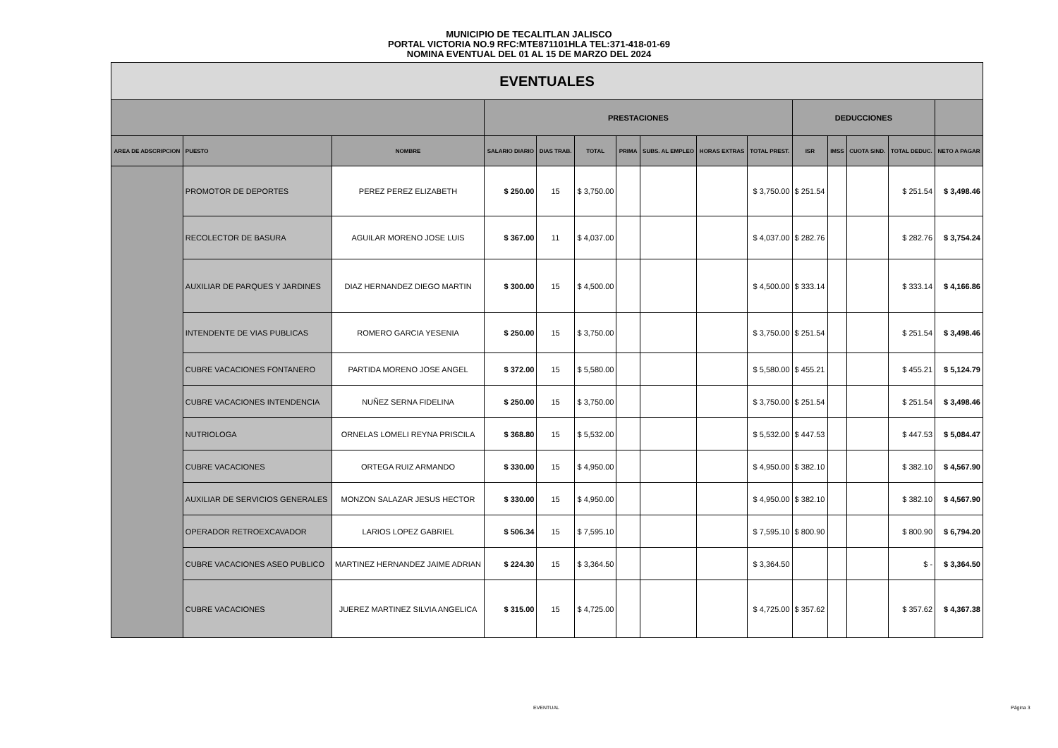MUNICIPIO DE TECALITLAN JALISCO
PORTAL VICTORIA NO.9 RFC:MTE871101HLA TEL:371-418-01-69
NOMINA EVENTUAL DEL 01 AL 15 DE MARZO DEL 2024
| EVENTUALES | | | | | | | | | | | | | | |
| --- | --- | --- | --- | --- | --- | --- | --- | --- | --- | --- | --- | --- | --- | --- |
| | | | PRESTACIONES | | | | | | | DEDUCCIONES | | | | |
| AREA DE ADSCRIPCION | PUESTO | NOMBRE | SALARIO DIARIO | DIAS TRAB. | TOTAL | PRIMA | SUBS. AL EMPLEO | HORAS EXTRAS | TOTAL PREST. | ISR | IMSS | CUOTA SIND. | TOTAL DEDUC. | NETO A PAGAR |
| | PROMOTOR DE DEPORTES | PEREZ PEREZ ELIZABETH | $ 250.00 | 15 | $ 3,750.00 | | | | $ 3,750.00 | $ 251.54 | | | $ 251.54 | $ 3,498.46 |
| | RECOLECTOR DE BASURA | AGUILAR MORENO JOSE LUIS | $ 367.00 | 11 | $ 4,037.00 | | | | $ 4,037.00 | $ 282.76 | | | $ 282.76 | $ 3,754.24 |
| | AUXILIAR DE PARQUES Y JARDINES | DIAZ HERNANDEZ DIEGO MARTIN | $ 300.00 | 15 | $ 4,500.00 | | | | $ 4,500.00 | $ 333.14 | | | $ 333.14 | $ 4,166.86 |
| | INTENDENTE DE VIAS PUBLICAS | ROMERO GARCIA YESENIA | $ 250.00 | 15 | $ 3,750.00 | | | | $ 3,750.00 | $ 251.54 | | | $ 251.54 | $ 3,498.46 |
| | CUBRE VACACIONES FONTANERO | PARTIDA MORENO JOSE ANGEL | $ 372.00 | 15 | $ 5,580.00 | | | | $ 5,580.00 | $ 455.21 | | | $ 455.21 | $ 5,124.79 |
| | CUBRE VACACIONES INTENDENCIA | NUÑEZ SERNA FIDELINA | $ 250.00 | 15 | $ 3,750.00 | | | | $ 3,750.00 | $ 251.54 | | | $ 251.54 | $ 3,498.46 |
| | NUTRIOLOGA | ORNELAS LOMELI REYNA PRISCILA | $ 368.80 | 15 | $ 5,532.00 | | | | $ 5,532.00 | $ 447.53 | | | $ 447.53 | $ 5,084.47 |
| | CUBRE VACACIONES | ORTEGA RUIZ ARMANDO | $ 330.00 | 15 | $ 4,950.00 | | | | $ 4,950.00 | $ 382.10 | | | $ 382.10 | $ 4,567.90 |
| | AUXILIAR DE SERVICIOS GENERALES | MONZON SALAZAR JESUS HECTOR | $ 330.00 | 15 | $ 4,950.00 | | | | $ 4,950.00 | $ 382.10 | | | $ 382.10 | $ 4,567.90 |
| | OPERADOR RETROEXCAVADOR | LARIOS LOPEZ GABRIEL | $ 506.34 | 15 | $ 7,595.10 | | | | $ 7,595.10 | $ 800.90 | | | $ 800.90 | $ 6,794.20 |
| | CUBRE VACACIONES ASEO PUBLICO | MARTINEZ HERNANDEZ JAIME ADRIAN | $ 224.30 | 15 | $ 3,364.50 | | | | $ 3,364.50 | | | | $ - | $ 3,364.50 |
| | CUBRE VACACIONES | JUEREZ MARTINEZ SILVIA ANGELICA | $ 315.00 | 15 | $ 4,725.00 | | | | $ 4,725.00 | $ 357.62 | | | $ 357.62 | $ 4,367.38 |
EVENTUAL Página 3